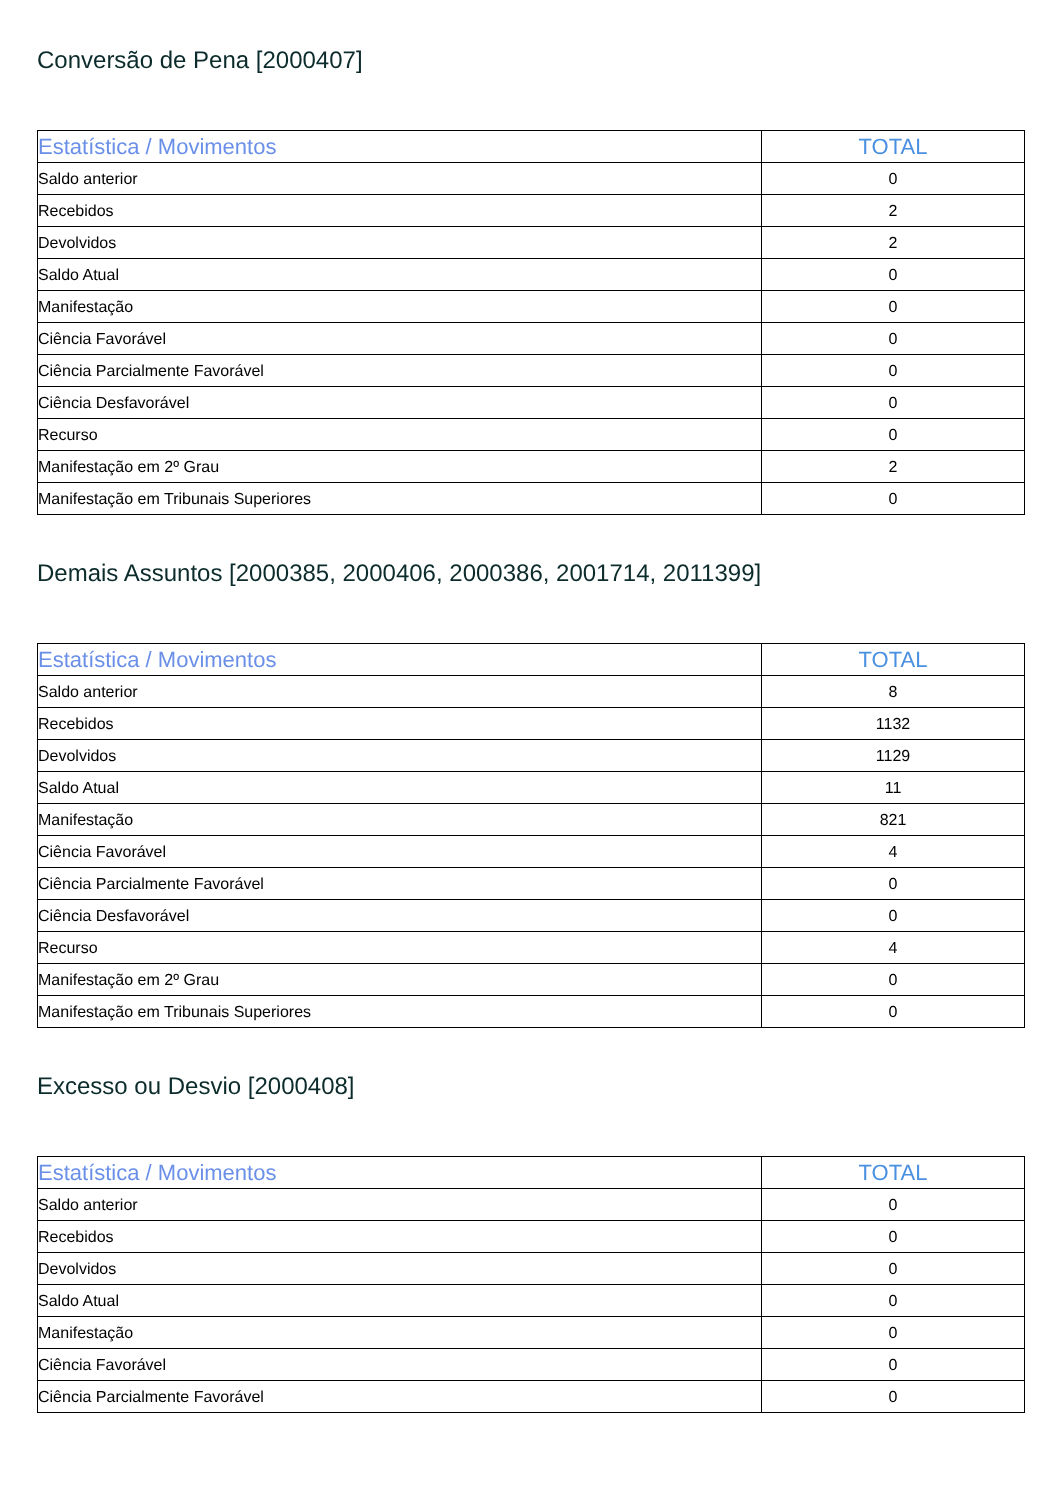Conversão de Pena [2000407]
| Estatística / Movimentos | TOTAL |
| --- | --- |
| Saldo anterior | 0 |
| Recebidos | 2 |
| Devolvidos | 2 |
| Saldo Atual | 0 |
| Manifestação | 0 |
| Ciência Favorável | 0 |
| Ciência Parcialmente Favorável | 0 |
| Ciência Desfavorável | 0 |
| Recurso | 0 |
| Manifestação em 2º Grau | 2 |
| Manifestação em Tribunais Superiores | 0 |
Demais Assuntos [2000385, 2000406, 2000386, 2001714, 2011399]
| Estatística / Movimentos | TOTAL |
| --- | --- |
| Saldo anterior | 8 |
| Recebidos | 1132 |
| Devolvidos | 1129 |
| Saldo Atual | 11 |
| Manifestação | 821 |
| Ciência Favorável | 4 |
| Ciência Parcialmente Favorável | 0 |
| Ciência Desfavorável | 0 |
| Recurso | 4 |
| Manifestação em 2º Grau | 0 |
| Manifestação em Tribunais Superiores | 0 |
Excesso ou Desvio [2000408]
| Estatística / Movimentos | TOTAL |
| --- | --- |
| Saldo anterior | 0 |
| Recebidos | 0 |
| Devolvidos | 0 |
| Saldo Atual | 0 |
| Manifestação | 0 |
| Ciência Favorável | 0 |
| Ciência Parcialmente Favorável | 0 |